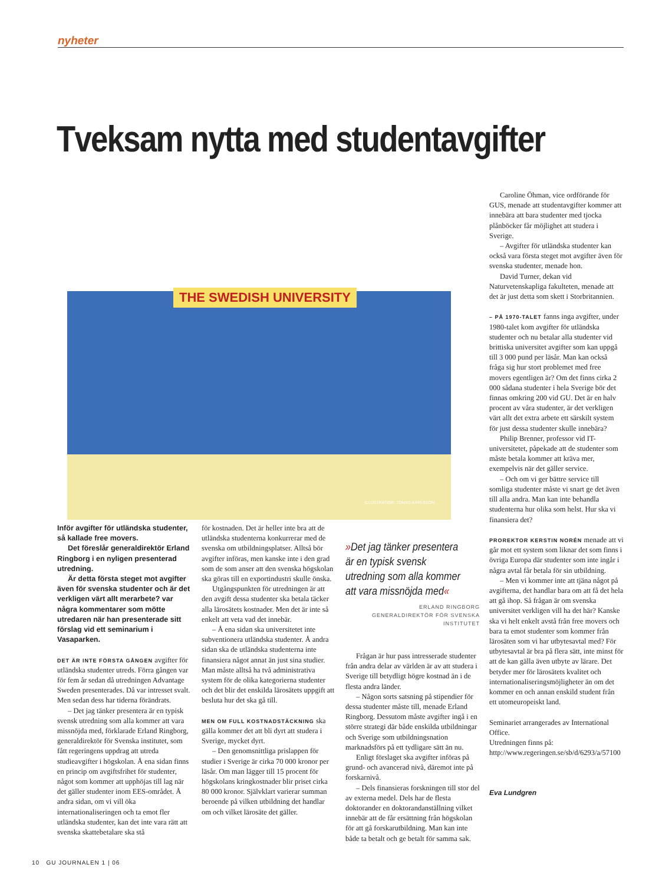nyheter
Tveksam nytta med studentavgifter
THE SWEDISH UNIVERSITY
ILLUSTRATION: TOMAS KARLSSON
Inför avgifter för utländska studenter, så kallade free movers.
Det föreslår generaldirektör Erland Ringborg i en nyligen presenterad utredning.
Är detta första steget mot avgifter även för svenska studenter och är det verkligen värt allt merarbete? var några kommentarer som mötte utredaren när han presenterade sitt förslag vid ett seminarium i Vasaparken.
DET ÄR INTE FÖRSTA GÅNGEN avgifter för utländska studenter utreds. Förra gången var för fem år sedan då utredningen Advantage Sweden presenterades. Då var intresset svalt. Men sedan dess har tiderna förändrats.
– Det jag tänker presentera är en typisk svensk utredning som alla kommer att vara missnöjda med, förklarade Erland Ringborg, generaldirektör för Svenska institutet, som fått regeringens uppdrag att utreda studieavgifter i högskolan. Å ena sidan finns en princip om avgiftsfrihet för studenter, något som kommer att upphöjas till lag när det gäller studenter inom EES-området. Å andra sidan, om vi vill öka internationaliseringen och ta emot fler utländska studenter, kan det inte vara rätt att svenska skattebetalare ska stå
för kostnaden. Det är heller inte bra att de utländska studenterna konkurrerar med de svenska om utbildningsplatser. Alltså bör avgifter införas, men kanske inte i den grad som de som anser att den svenska högskolan ska göras till en exportindustri skulle önska.
Utgångspunkten för utredningen är att den avgift dessa studenter ska betala täcker alla lärosätets kostnader. Men det är inte så enkelt att veta vad det innebär.
– Å ena sidan ska universitetet inte subventionera utländska studenter. Å andra sidan ska de utländska studenterna inte finansiera något annat än just sina studier. Man måste alltså ha två administrativa system för de olika kategorierna studenter och det blir det enskilda lärosätets uppgift att besluta hur det ska gå till.
MEN OM FULL KOSTNADSTÄCKNING ska gälla kommer det att bli dyrt att studera i Sverige, mycket dyrt.
– Den genomsnittliga prislappen för studier i Sverige är cirka 70 000 kronor per läsår. Om man lägger till 15 procent för högskolans kringkostnader blir priset cirka 80 000 kronor. Självklart varierar summan beroende på vilken utbildning det handlar om och vilket lärosäte det gäller.
»Det jag tänker presentera är en typisk svensk utredning som alla kommer att vara missnöjda med«
ERLAND RINGBORG
GENERALDIREKTÖR FÖR SVENSKA INSTITUTET
Frågan är hur pass intresserade studenter från andra delar av världen är av att studera i Sverige till betydligt högre kostnad än i de flesta andra länder.
– Någon sorts satsning på stipendier för dessa studenter måste till, menade Erland Ringborg. Dessutom måste avgifter ingå i en större strategi där både enskilda utbildningar och Sverige som utbildningsnation marknadsförs på ett tydligare sätt än nu.
Enligt förslaget ska avgifter införas på grund- och avancerad nivå, däremot inte på forskarnivå.
– Dels finansieras forskningen till stor del av externa medel. Dels har de flesta doktorander en doktorandanställning vilket innebär att de får ersättning från högskolan för att gå forskarutbildning. Man kan inte både ta betalt och ge betalt för samma sak.
Caroline Öhman, vice ordförande för GUS, menade att studentavgifter kommer att innebära att bara studenter med tjocka plånböcker får möjlighet att studera i Sverige.
– Avgifter för utländska studenter kan också vara första steget mot avgifter även för svenska studenter, menade hon.
David Turner, dekan vid Naturvetenskapliga fakulteten, menade att det är just detta som skett i Storbritannien.
– PÅ 1970-TALET fanns inga avgifter, under 1980-talet kom avgifter för utländska studenter och nu betalar alla studenter vid brittiska universitet avgifter som kan uppgå till 3 000 pund per läsår. Man kan också fråga sig hur stort problemet med free movers egentligen är? Om det finns cirka 2 000 sådana studenter i hela Sverige bör det finnas omkring 200 vid GU. Det är en halv procent av våra studenter, är det verkligen värt allt det extra arbete ett särskilt system för just dessa studenter skulle innebära?
Philip Brenner, professor vid IT-universitetet, påpekade att de studenter som måste betala kommer att kräva mer, exempelvis när det gäller service.
– Och om vi ger bättre service till somliga studenter måste vi snart ge det även till alla andra. Man kan inte behandla studenterna hur olika som helst. Hur ska vi finansiera det?
PROREKTOR KERSTIN NORÉN menade att vi går mot ett system som liknar det som finns i övriga Europa där studenter som inte ingår i några avtal får betala för sin utbildning.
– Men vi kommer inte att tjäna något på avgifterna, det handlar bara om att få det hela att gå ihop. Så frågan är om svenska universitet verkligen vill ha det här? Kanske ska vi helt enkelt avstå från free movers och bara ta emot studenter som kommer från lärosäten som vi har utbytesavtal med? För utbytesavtal är bra på flera sätt, inte minst för att de kan gälla även utbyte av lärare. Det betyder mer för lärosätets kvalitet och internationaliseringsmöjligheter än om det kommer en och annan enskild student från ett utomeuropeiskt land.
Seminariet arrangerades av International Office.
Utredningen finns på: http://www.regeringen.se/sb/d/6293/a/57100
Eva Lundgren
10 GU JOURNALEN 1 | 06